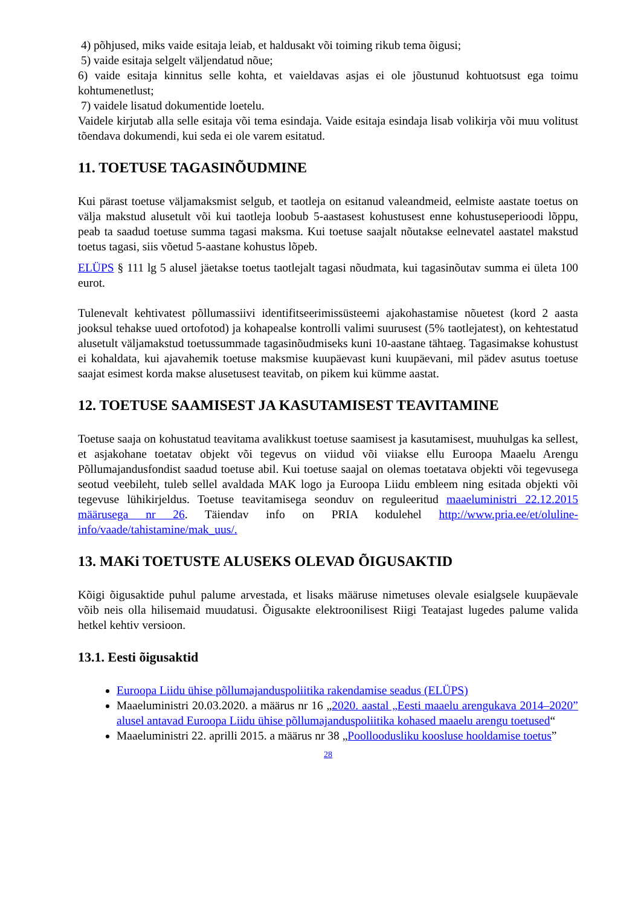4) põhjused, miks vaide esitaja leiab, et haldusakt või toiming rikub tema õigusi;
5) vaide esitaja selgelt väljendatud nõue;
6) vaide esitaja kinnitus selle kohta, et vaieldavas asjas ei ole jõustunud kohtuotsust ega toimu kohtumenetlust;
7) vaidele lisatud dokumentide loetelu.
Vaidele kirjutab alla selle esitaja või tema esindaja. Vaide esitaja esindaja lisab volikirja või muu volitust tõendava dokumendi, kui seda ei ole varem esitatud.
11. TOETUSE TAGASINÕUDMINE
Kui pärast toetuse väljamaksmist selgub, et taotleja on esitanud valeandmeid, eelmiste aastate toetus on välja makstud alusetult või kui taotleja loobub 5-aastasest kohustusest enne kohustuseperioodi lõppu, peab ta saadud toetuse summa tagasi maksma. Kui toetuse saajalt nõutakse eelnevatel aastatel makstud toetus tagasi, siis võetud 5-aastane kohustus lõpeb.
ELÜPS § 111 lg 5 alusel jäetakse toetus taotlejalt tagasi nõudmata, kui tagasinõutav summa ei ületa 100 eurot.
Tulenevalt kehtivatest põllumassiivi identifitseerimissüsteemi ajakohastamise nõuetest (kord 2 aasta jooksul tehakse uued ortofotod) ja kohapealse kontrolli valimi suurusest (5% taotlejatest), on kehtestatud alusetult väljamakstud toetussummade tagasinõudmiseks kuni 10-aastane tähtaeg. Tagasimakse kohustust ei kohaldata, kui ajavahemik toetuse maksmise kuupäevast kuni kuupäevani, mil pädev asutus toetuse saajat esimest korda makse alusetusest teavitab, on pikem kui kümme aastat.
12. TOETUSE SAAMISEST JA KASUTAMISEST TEAVITAMINE
Toetuse saaja on kohustatud teavitama avalikkust toetuse saamisest ja kasutamisest, muuhulgas ka sellest, et asjakohane toetatav objekt või tegevus on viidud või viiakse ellu Euroopa Maaelu Arengu Põllumajandusfondist saadud toetuse abil. Kui toetuse saajal on olemas toetatava objekti või tegevusega seotud veebileht, tuleb sellel avaldada MAK logo ja Euroopa Liidu embleem ning esitada objekti või tegevuse lühikirjeldus. Toetuse teavitamisega seonduv on reguleeritud maaeluministri 22.12.2015 määrusega nr 26. Täiendav info on PRIA kodulehel http://www.pria.ee/et/oluline-info/vaade/tahistamine/mak_uus/.
13. MAKi TOETUSTE ALUSEKS OLEVAD ÕIGUSAKTID
Kõigi õigusaktide puhul palume arvestada, et lisaks määruse nimetuses olevale esialgsele kuupäevale võib neis olla hilisemaid muudatusi. Õigusakte elektroonilisest Riigi Teatajast lugedes palume valida hetkel kehtiv versioon.
13.1. Eesti õigusaktid
Euroopa Liidu ühise põllumajanduspoliitika rakendamise seadus (ELÜPS)
Maaeluministri 20.03.2020. a määrus nr 16 „2020. aastal „Eesti maaelu arengukava 2014–2020” alusel antavad Euroopa Liidu ühise põllumajanduspoliitika kohased maaelu arengu toetused“
Maaeluministri 22. aprilli 2015. a määrus nr 38 „Poolloodusliku koosluse hooldamise toetus”
28